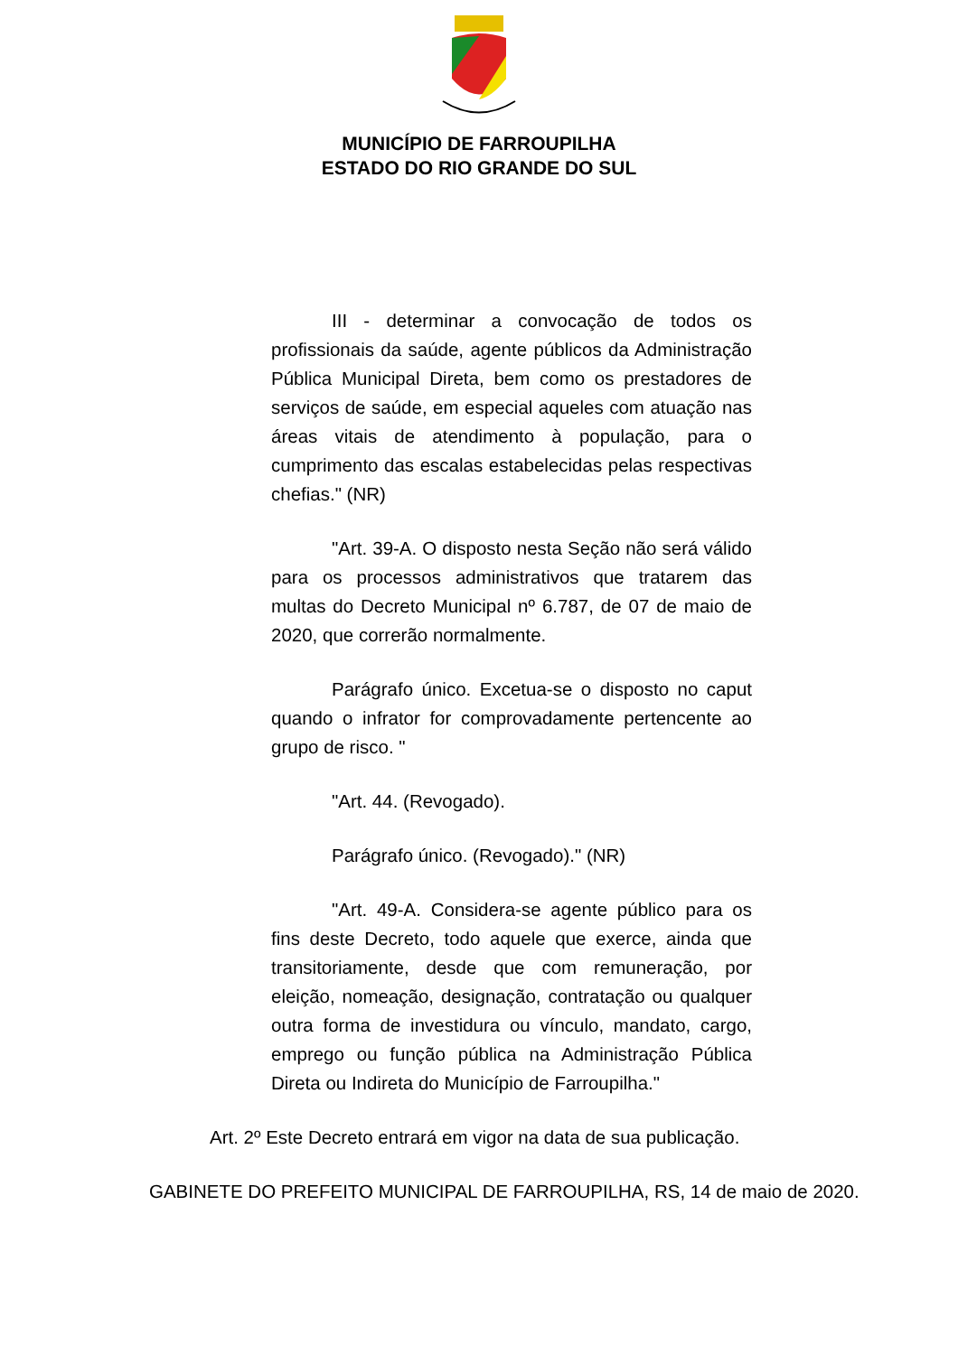MUNICÍPIO DE FARROUPILHA
ESTADO DO RIO GRANDE DO SUL
III - determinar a convocação de todos os profissionais da saúde, agente públicos da Administração Pública Municipal Direta, bem como os prestadores de serviços de saúde, em especial aqueles com atuação nas áreas vitais de atendimento à população, para o cumprimento das escalas estabelecidas pelas respectivas chefias." (NR)
"Art. 39-A. O disposto nesta Seção não será válido para os processos administrativos que tratarem das multas do Decreto Municipal nº 6.787, de 07 de maio de 2020, que correrão normalmente.
Parágrafo único. Excetua-se o disposto no caput quando o infrator for comprovadamente pertencente ao grupo de risco. "
"Art. 44. (Revogado).
Parágrafo único. (Revogado)." (NR)
"Art. 49-A. Considera-se agente público para os fins deste Decreto, todo aquele que exerce, ainda que transitoriamente, desde que com remuneração, por eleição, nomeação, designação, contratação ou qualquer outra forma de investidura ou vínculo, mandato, cargo, emprego ou função pública na Administração Pública Direta ou Indireta do Município de Farroupilha."
Art. 2º Este Decreto entrará em vigor na data de sua publicação.
GABINETE DO PREFEITO MUNICIPAL DE FARROUPILHA, RS, 14 de maio de 2020.